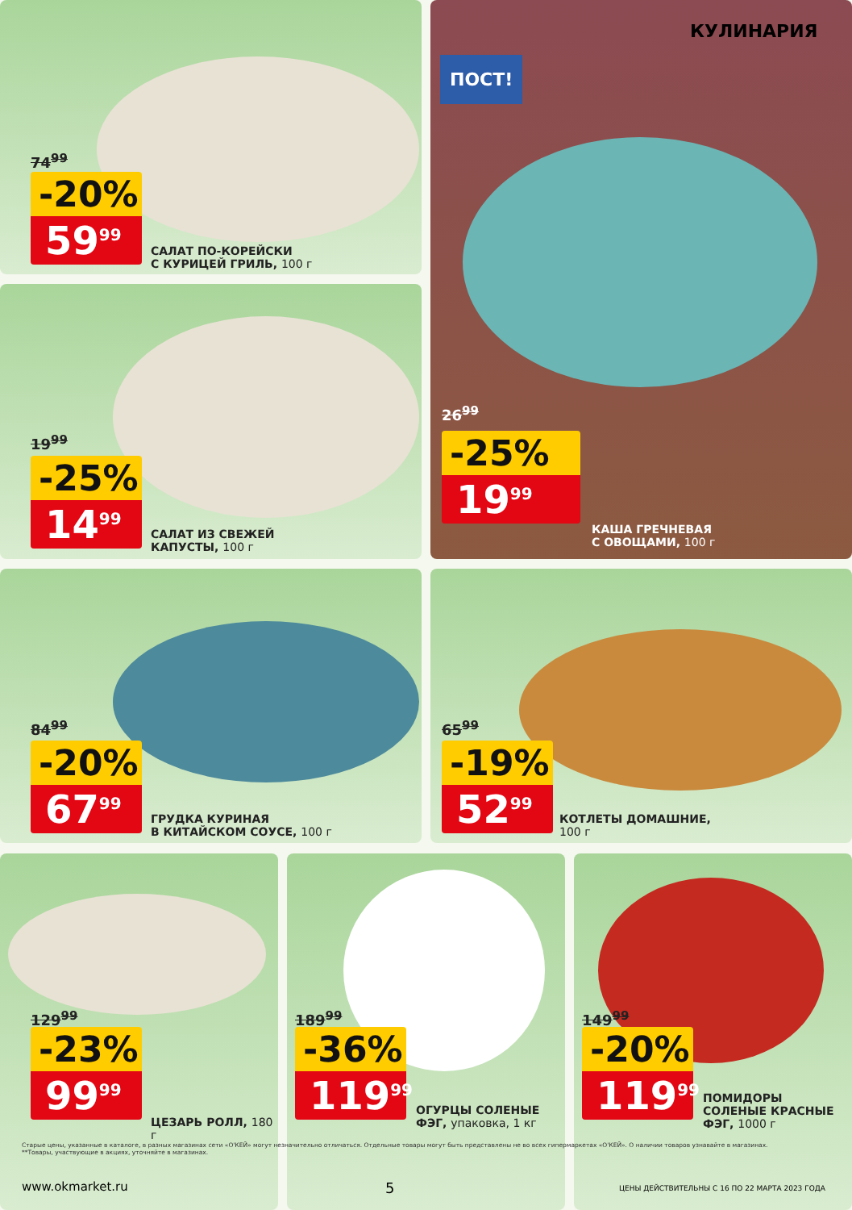КУЛИНАРИЯ
74<sup>99</sup>
-20%
59<sup>99</sup>
САЛАТ ПО-КОРЕЙСКИ
С КУРИЦЕЙ ГРИЛЬ, 100 г
ПОСТ!
26<sup>99</sup>
-25%
19<sup>99</sup>
КАША ГРЕЧНЕВАЯ
С ОВОЩАМИ, 100 г
19<sup>99</sup>
-25%
14<sup>99</sup>
САЛАТ ИЗ СВЕЖЕЙ
КАПУСТЫ, 100 г
84<sup>99</sup>
-20%
67<sup>99</sup>
ГРУДКА КУРИНАЯ
В КИТАЙСКОМ СОУСЕ, 100 г
65<sup>99</sup>
-19%
52<sup>99</sup>
КОТЛЕТЫ ДОМАШНИЕ,
100 г
129<sup>99</sup>
-23%
99<sup>99</sup>
ЦЕЗАРЬ РОЛЛ, 180 г
189<sup>99</sup>
-36%
119<sup>99</sup>
ОГУРЦЫ СОЛЕНЫЕ
ФЭГ, упаковка, 1 кг
149<sup>99</sup>
-20%
119<sup>99</sup>
ПОМИДОРЫ
СОЛЕНЫЕ КРАСНЫЕ
ФЭГ, 1000 г
Старые цены, указанные в каталоге, в разных магазинах сети «О'КЕЙ» могут незначительно отличаться. Отдельные товары могут быть представлены не во всех гипермаркетах «О'КЕЙ». О наличии товаров узнавайте в магазинах.
**Товары, участвующие в акциях, уточняйте в магазинах.
www.okmarket.ru 5
ЦЕНЫ ДЕЙСТВИТЕЛЬНЫ С 16 ПО 22 МАРТА 2023 ГОДА